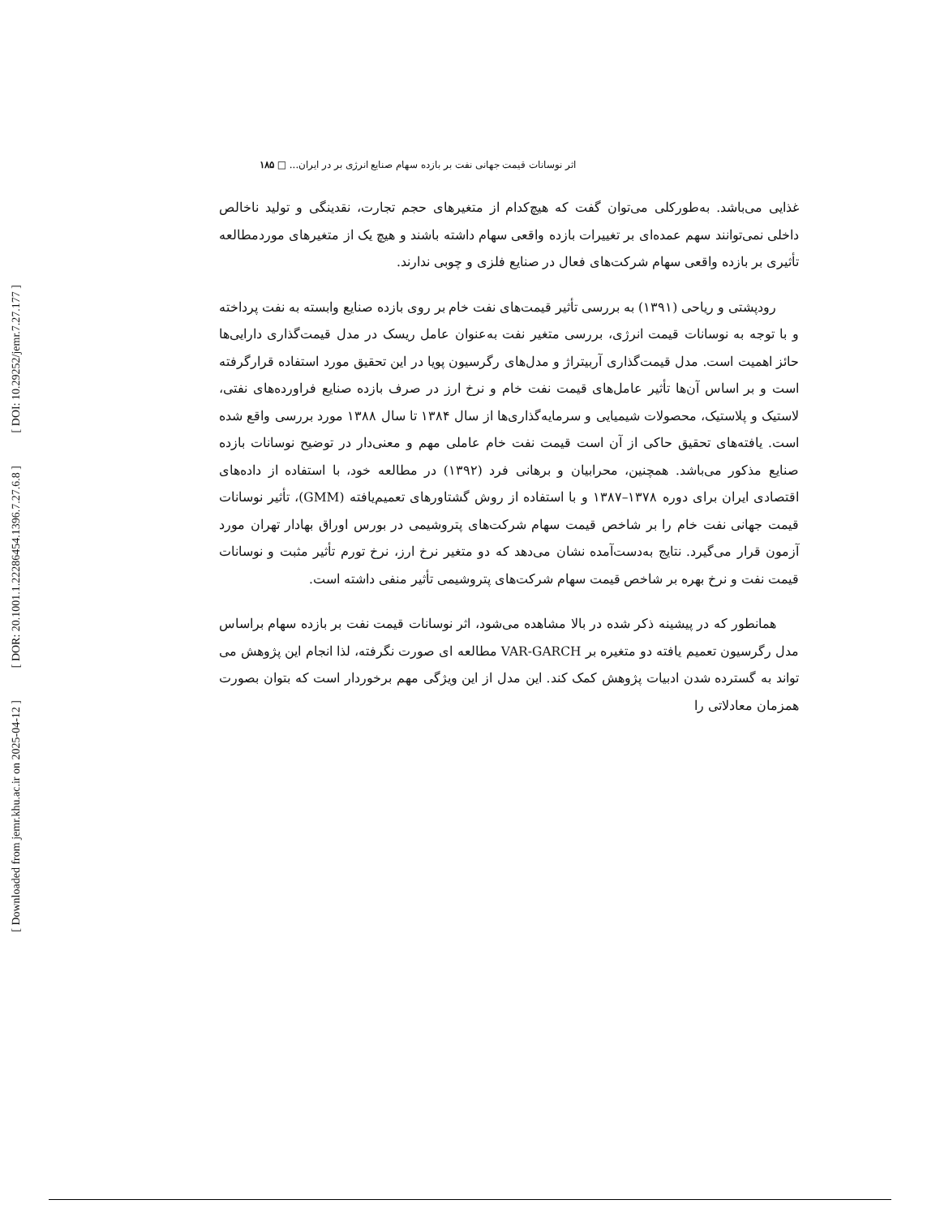[ DOI: 10.29252/jemr.7.27.177 ]
[ DOR: 20.1001.1.22286454.1396.7.27.6.8 ]
[ Downloaded from jemr.khu.ac.ir on 2025-04-12 ]
اثر نوسانات قیمت جهانی نفت بر بازده سهام صنایع انرژی بر در ایران... □ ۱۸۵
غذایی می‌باشد. به‌طورکلی می‌توان گفت که هیچ‌کدام از متغیرهای حجم تجارت، نقدینگی و تولید ناخالص داخلی نمی‌توانند سهم عمده‌ای بر تغییرات بازده واقعی سهام داشته باشند و هیچ یک از متغیرهای موردمطالعه تأثیری بر بازده واقعی سهام شرکت‌های فعال در صنایع فلزی و چوبی ندارند.
رودپشتی و ریاحی (۱۳۹۱) به بررسی تأثیر قیمت‌های نفت خام بر روی بازده صنایع وابسته به نفت پرداخته و با توجه به نوسانات قیمت انرژی، بررسی متغیر نفت به‌عنوان عامل ریسک در مدل قیمت‌گذاری دارایی‌ها حائز اهمیت است. مدل قیمت‌گذاری آربیتراژ و مدل‌های رگرسیون پویا در این تحقیق مورد استفاده قرارگرفته است و بر اساس آن‌ها تأثیر عامل‌های قیمت نفت خام و نرخ ارز در صرف بازده صنایع فراورده‌های نفتی، لاستیک و پلاستیک، محصولات شیمیایی و سرمایه‌گذاری‌ها از سال ۱۳۸۴ تا سال ۱۳۸۸ مورد بررسی واقع شده است. یافته‌های تحقیق حاکی از آن است قیمت نفت خام عاملی مهم و معنی‌دار در توضیح نوسانات بازده صنایع مذکور می‌باشد. همچنین، محرابیان و برهانی فرد (۱۳۹۲) در مطالعه خود، با استفاده از داده‌های اقتصادی ایران برای دوره ۱۳۷۸–۱۳۸۷ و با استفاده از روش گشتاورهای تعمیم‌یافته (GMM)، تأثیر نوسانات قیمت جهانی نفت خام را بر شاخص قیمت سهام شرکت‌های پتروشیمی در بورس اوراق بهادار تهران مورد آزمون قرار می‌گیرد. نتایج به‌دست‌آمده نشان می‌دهد که دو متغیر نرخ ارز، نرخ تورم تأثیر مثبت و نوسانات قیمت نفت و نرخ بهره بر شاخص قیمت سهام شرکت‌های پتروشیمی تأثیر منفی داشته است.
همانطور که در پیشینه ذکر شده در بالا مشاهده می‌شود، اثر نوسانات قیمت نفت بر بازده سهام براساس مدل رگرسیون تعمیم یافته دو متغیره بر VAR-GARCH مطالعه ای صورت نگرفته، لذا انجام این پژوهش می تواند به گسترده شدن ادبیات پژوهش کمک کند. این مدل از این ویژگی مهم برخوردار است که بتوان بصورت همزمان معادلاتی را